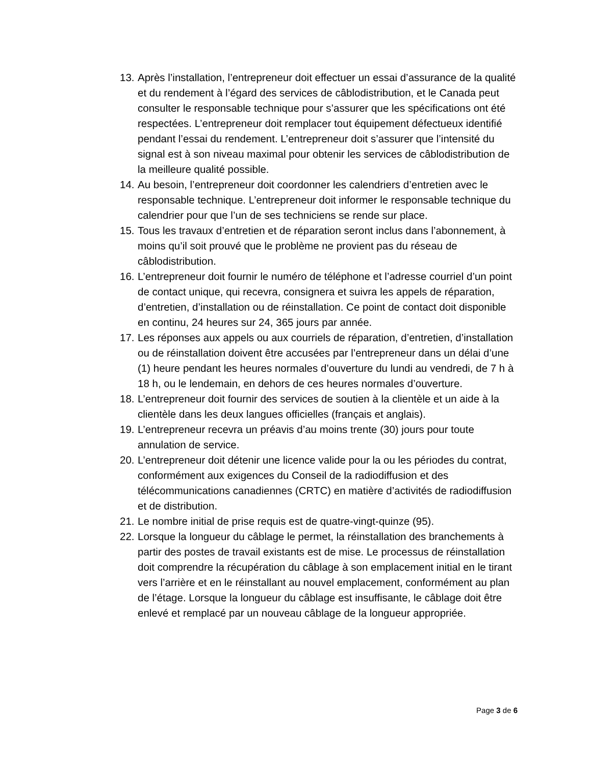13.
Après l’installation, l’entrepreneur doit effectuer un essai d’assurance de la qualité et du rendement à l’égard des services de câblodistribution, et le Canada peut consulter le responsable technique pour s’assurer que les spécifications ont été respectées. L’entrepreneur doit remplacer tout équipement défectueux identifié pendant l’essai du rendement. L’entrepreneur doit s’assurer que l’intensité du signal est à son niveau maximal pour obtenir les services de câblodistribution de la meilleure qualité possible.
14.
Au besoin, l’entrepreneur doit coordonner les calendriers d’entretien avec le responsable technique. L’entrepreneur doit informer le responsable technique du calendrier pour que l’un de ses techniciens se rende sur place.
15.
Tous les travaux d’entretien et de réparation seront inclus dans l’abonnement, à moins qu’il soit prouvé que le problème ne provient pas du réseau de câblodistribution.
16.
L’entrepreneur doit fournir le numéro de téléphone et l’adresse courriel d’un point de contact unique, qui recevra, consignera et suivra les appels de réparation, d’entretien, d’installation ou de réinstallation. Ce point de contact doit disponible en continu, 24 heures sur 24, 365 jours par année.
17.
Les réponses aux appels ou aux courriels de réparation, d’entretien, d’installation ou de réinstallation doivent être accusées par l’entrepreneur dans un délai d’une (1) heure pendant les heures normales d’ouverture du lundi au vendredi, de 7 h à 18 h, ou le lendemain, en dehors de ces heures normales d’ouverture.
18.
L’entrepreneur doit fournir des services de soutien à la clientèle et un aide à la clientèle dans les deux langues officielles (français et anglais).
19.
L’entrepreneur recevra un préavis d’au moins trente (30) jours pour toute annulation de service.
20.
L’entrepreneur doit détenir une licence valide pour la ou les périodes du contrat, conformément aux exigences du Conseil de la radiodiffusion et des télécommunications canadiennes (CRTC) en matière d’activités de radiodiffusion et de distribution.
21.
Le nombre initial de prise requis est de quatre-vingt-quinze (95).
22.
Lorsque la longueur du câblage le permet, la réinstallation des branchements à partir des postes de travail existants est de mise. Le processus de réinstallation doit comprendre la récupération du câblage à son emplacement initial en le tirant vers l’arrière et en le réinstallant au nouvel emplacement, conformément au plan de l’étage. Lorsque la longueur du câblage est insuffisante, le câblage doit être enlevé et remplacé par un nouveau câblage de la longueur appropriée.
Page 3 de 6